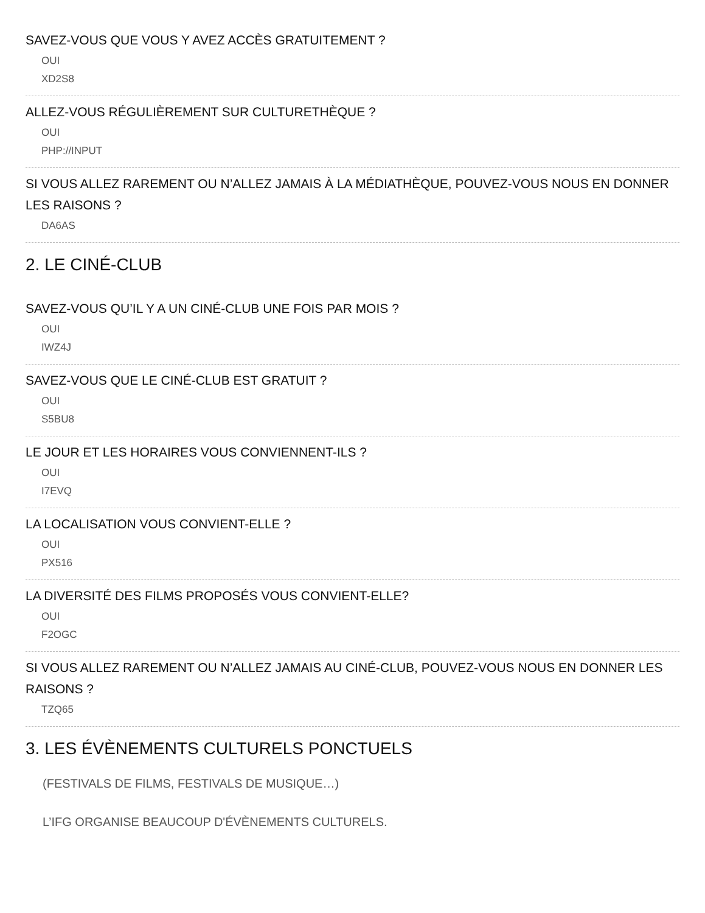SAVEZ-VOUS QUE VOUS Y AVEZ ACCÈS GRATUITEMENT ?
OUI
XD2S8
ALLEZ-VOUS RÉGULIÈREMENT SUR CULTURETHÈQUE ?
OUI
PHP://INPUT
SI VOUS ALLEZ RAREMENT OU N’ALLEZ JAMAIS À LA MÉDIATHÈQUE, POUVEZ-VOUS NOUS EN DONNER LES RAISONS ?
DA6AS
2. LE CINÉ-CLUB
SAVEZ-VOUS QU’IL Y A UN CINÉ-CLUB UNE FOIS PAR MOIS ?
OUI
IWZ4J
SAVEZ-VOUS QUE LE CINÉ-CLUB EST GRATUIT ?
OUI
S5BU8
LE JOUR ET LES HORAIRES VOUS CONVIENNENT-ILS ?
OUI
I7EVQ
LA LOCALISATION VOUS CONVIENT-ELLE ?
OUI
PX516
LA DIVERSITÉ DES FILMS PROPOSÉS VOUS CONVIENT-ELLE?
OUI
F2OGC
SI VOUS ALLEZ RAREMENT OU N’ALLEZ JAMAIS AU CINÉ-CLUB, POUVEZ-VOUS NOUS EN DONNER LES RAISONS ?
TZQ65
3. LES ÉVÈNEMENTS CULTURELS PONCTUELS
(FESTIVALS DE FILMS, FESTIVALS DE MUSIQUE…)
L’IFG ORGANISE BEAUCOUP D'ÉVÈNEMENTS CULTURELS.